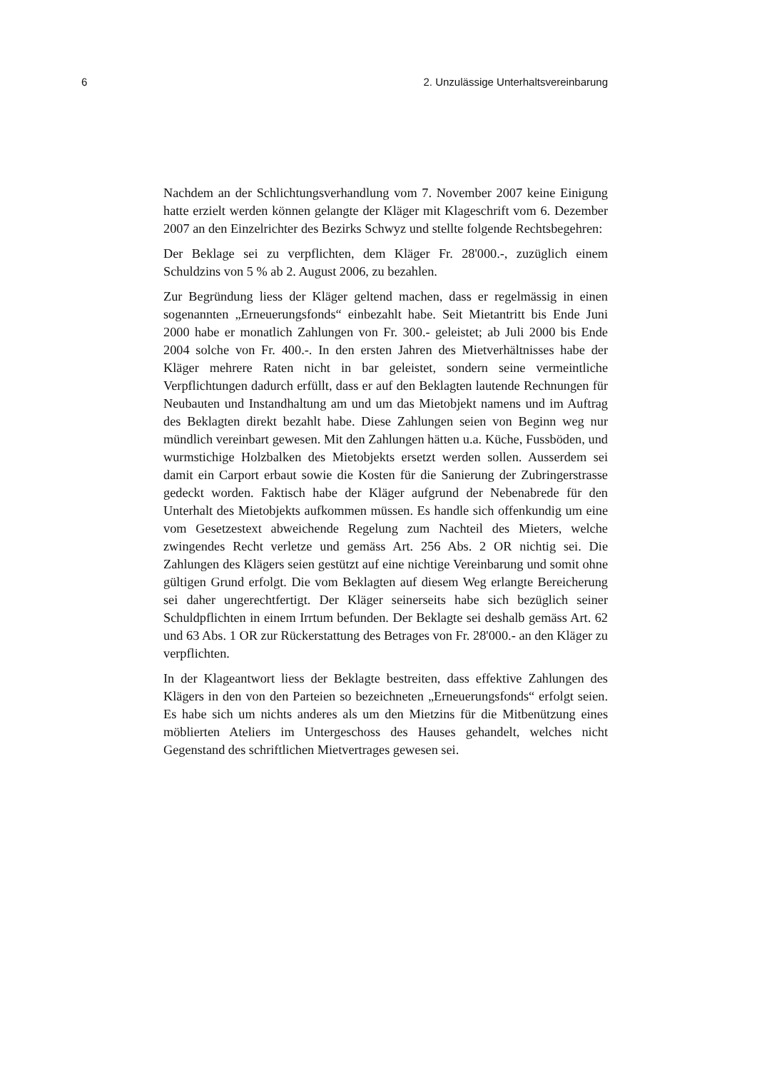6 2. Unzulässige Unterhaltsvereinbarung
Nachdem an der Schlichtungsverhandlung vom 7. November 2007 keine Einigung hatte erzielt werden können gelangte der Kläger mit Klageschrift vom 6. Dezember 2007 an den Einzelrichter des Bezirks Schwyz und stellte folgende Rechtsbegehren:
Der Beklage sei zu verpflichten, dem Kläger Fr. 28'000.-, zuzüglich einem Schuldzins von 5 % ab 2. August 2006, zu bezahlen.
Zur Begründung liess der Kläger geltend machen, dass er regelmässig in einen sogenannten „Erneuerungsfonds“ einbezahlt habe. Seit Mietantritt bis Ende Juni 2000 habe er monatlich Zahlungen von Fr. 300.- geleistet; ab Juli 2000 bis Ende 2004 solche von Fr. 400.-. In den ersten Jahren des Mietverhältnisses habe der Kläger mehrere Raten nicht in bar geleistet, sondern seine vermeintliche Verpflichtungen dadurch erfüllt, dass er auf den Beklagten lautende Rechnungen für Neubauten und Instandhaltung am und um das Mietobjekt namens und im Auftrag des Beklagten direkt bezahlt habe. Diese Zahlungen seien von Beginn weg nur mündlich vereinbart gewesen. Mit den Zahlungen hätten u.a. Küche, Fussböden, und wurmstichige Holzbalken des Mietobjekts ersetzt werden sollen. Ausserdem sei damit ein Carport erbaut sowie die Kosten für die Sanierung der Zubringerstrasse gedeckt worden. Faktisch habe der Kläger aufgrund der Nebenabrede für den Unterhalt des Mietobjekts aufkommen müssen. Es handle sich offenkundig um eine vom Gesetzestext abweichende Regelung zum Nachteil des Mieters, welche zwingendes Recht verletze und gemäss Art. 256 Abs. 2 OR nichtig sei. Die Zahlungen des Klägers seien gestützt auf eine nichtige Vereinbarung und somit ohne gültigen Grund erfolgt. Die vom Beklagten auf diesem Weg erlangte Bereicherung sei daher ungerechtfertigt. Der Kläger seinerseits habe sich bezüglich seiner Schuldpflichten in einem Irrtum befunden. Der Beklagte sei deshalb gemäss Art. 62 und 63 Abs. 1 OR zur Rückerstattung des Betrages von Fr. 28'000.- an den Kläger zu verpflichten.
In der Klageantwort liess der Beklagte bestreiten, dass effektive Zahlungen des Klägers in den von den Parteien so bezeichneten „Erneuerungsfonds“ erfolgt seien. Es habe sich um nichts anderes als um den Mietzins für die Mitbenützung eines möblierten Ateliers im Untergeschoss des Hauses gehandelt, welches nicht Gegenstand des schriftlichen Mietvertrages gewesen sei.